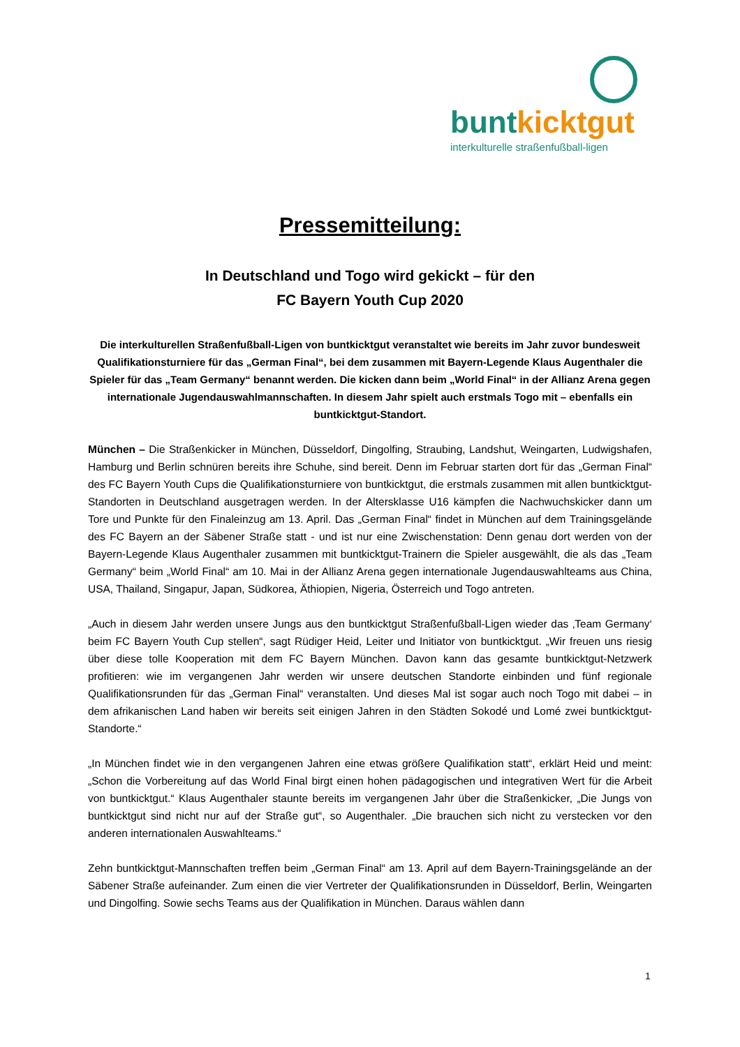bunt kicktgut
interkulturelle straßenfußball-ligen
Pressemitteilung:
In Deutschland und Togo wird gekickt – für den
FC Bayern Youth Cup 2020
Die interkulturellen Straßenfußball-Ligen von buntkicktgut veranstaltet wie bereits im Jahr zuvor bundesweit Qualifikationsturniere für das „German Final“, bei dem zusammen mit Bayern-Legende Klaus Augenthaler die Spieler für das „Team Germany“ benannt werden. Die kicken dann beim „World Final“ in der Allianz Arena gegen internationale Jugendauswahlmannschaften. In diesem Jahr spielt auch erstmals Togo mit – ebenfalls ein buntkicktgut-Standort.
München – Die Straßenkicker in München, Düsseldorf, Dingolfing, Straubing, Landshut, Weingarten, Ludwigshafen, Hamburg und Berlin schnüren bereits ihre Schuhe, sind bereit. Denn im Februar starten dort für das „German Final“ des FC Bayern Youth Cups die Qualifikationsturniere von buntkicktgut, die erstmals zusammen mit allen buntkicktgut-Standorten in Deutschland ausgetragen werden. In der Altersklasse U16 kämpfen die Nachwuchskicker dann um Tore und Punkte für den Finaleinzug am 13. April. Das „German Final“ findet in München auf dem Trainingsgelände des FC Bayern an der Säbener Straße statt - und ist nur eine Zwischenstation: Denn genau dort werden von der Bayern-Legende Klaus Augenthaler zusammen mit buntkicktgut-Trainern die Spieler ausgewählt, die als das „Team Germany“ beim „World Final“ am 10. Mai in der Allianz Arena gegen internationale Jugendauswahlteams aus China, USA, Thailand, Singapur, Japan, Südkorea, Äthiopien, Nigeria, Österreich und Togo antreten.
„Auch in diesem Jahr werden unsere Jungs aus den buntkicktgut Straßenfußball-Ligen wieder das ‚Team Germany‘ beim FC Bayern Youth Cup stellen“, sagt Rüdiger Heid, Leiter und Initiator von buntkicktgut. „Wir freuen uns riesig über diese tolle Kooperation mit dem FC Bayern München. Davon kann das gesamte buntkicktgut-Netzwerk profitieren: wie im vergangenen Jahr werden wir unsere deutschen Standorte einbinden und fünf regionale Qualifikationsrunden für das „German Final“ veranstalten. Und dieses Mal ist sogar auch noch Togo mit dabei – in dem afrikanischen Land haben wir bereits seit einigen Jahren in den Städten Sokodé und Lomé zwei buntkicktgut-Standorte.“
„In München findet wie in den vergangenen Jahren eine etwas größere Qualifikation statt“, erklärt Heid und meint: „Schon die Vorbereitung auf das World Final birgt einen hohen pädagogischen und integrativen Wert für die Arbeit von buntkicktgut.“ Klaus Augenthaler staunte bereits im vergangenen Jahr über die Straßenkicker, „Die Jungs von buntkicktgut sind nicht nur auf der Straße gut“, so Augenthaler. „Die brauchen sich nicht zu verstecken vor den anderen internationalen Auswahlteams.“
Zehn buntkicktgut-Mannschaften treffen beim „German Final“ am 13. April auf dem Bayern-Trainingsgelände an der Säbener Straße aufeinander. Zum einen die vier Vertreter der Qualifikationsrunden in Düsseldorf, Berlin, Weingarten und Dingolfing. Sowie sechs Teams aus der Qualifikation in München. Daraus wählen dann
1